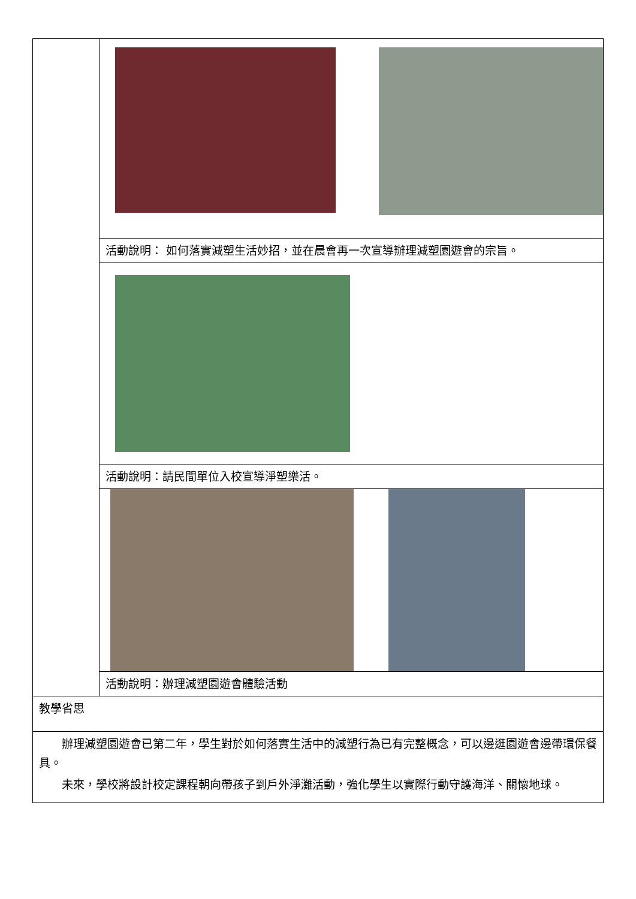| | 活動說明： 如何落實減塑生活妙招，並在晨會再一次宣導辦理減塑園遊會的宗旨。 |
| | 活動說明：請民間單位入校宣導淨塑樂活。 |
| | 活動說明：辦理減塑園遊會體驗活動 |
| 教學省思 | |
| 辦理減塑園遊會已第二年，學生對於如何落實生活中的減塑行為已有完整概念，可以邊逛園遊會邊帶環保餐具。 未來，學校將設計校定課程朝向帶孩子到戶外淨灘活動，強化學生以實際行動守護海洋、關懷地球。 | |